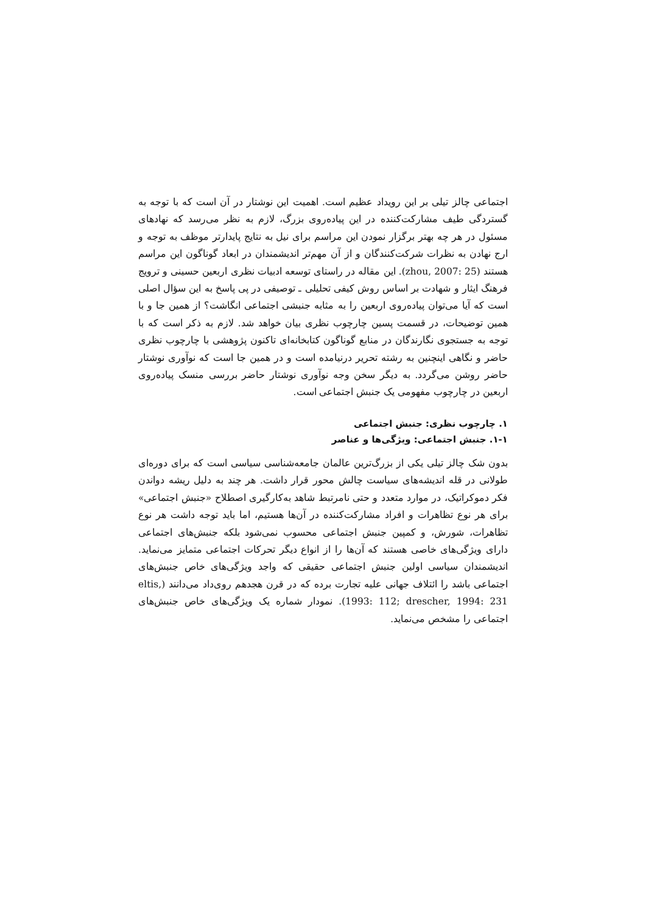اجتماعی چالز تیلی بر این رویداد عظیم است. اهمیت این نوشتار در آن است که با توجه به گستردگی طیف مشارکت‌کننده در این پیاده‌روی بزرگ، لازم به نظر می‌رسد که نهادهای مسئول در هر چه بهتر برگزار نمودن این مراسم برای نیل به نتایج پایدارتر موظف به توجه و ارج نهادن به نظرات شرکت‌کنندگان و از آن مهم‌تر اندیشمندان در ابعاد گوناگون این مراسم هستند (zhou, 2007: 25). این مقاله در راستای توسعه ادبیات نظری اربعین حسینی و ترویج فرهنگ ایثار و شهادت بر اساس روش کیفی تحلیلی ـ توصیفی در پی پاسخ به این سؤال اصلی است که آیا می‌توان پیاده‌روی اربعین را به مثابه جنبشی اجتماعی انگاشت؟ از همین جا و با همین توضیحات، در قسمت پسین چارچوب نظری بیان خواهد شد. لازم به ذکر است که با توجه به جستجوی نگارندگان در منابع گوناگون کتابخانه‌ای تاکنون پژوهشی با چارچوب نظری حاضر و نگاهی اینچنین به رشته تحریر درنیامده است و در همین جا است که نوآوری نوشتار حاضر روشن می‌گردد. به دیگر سخن وجه نوآوری نوشتار حاضر بررسی منسک پیاده‌روی اربعین در چارچوب مفهومی یک جنبش اجتماعی است.
۱. چارچوب نظری: جنبش اجتماعی
۱-۱. جنبش اجتماعی: ویژگی‌ها و عناصر
بدون شک چالز تیلی یکی از بزرگ‌ترین عالمان جامعه‌شناسی سیاسی است که برای دوره‌ای طولانی در قله اندیشه‌های سیاست چالش محور قرار داشت. هر چند به دلیل ریشه دواندن فکر دموکراتیک، در موارد متعدد و حتی نامرتبط شاهد به‌کارگیری اصطلاح «جنبش اجتماعی» برای هر نوع تظاهرات و افراد مشارکت‌کننده در آن‌ها هستیم، اما باید توجه داشت هر نوع تظاهرات، شورش، و کمپین جنبش اجتماعی محسوب نمی‌شود بلکه جنبش‌های اجتماعی دارای ویژگی‌های خاصی هستند که آن‌ها را از انواع دیگر تحرکات اجتماعی متمایز می‌نماید. اندیشمندان سیاسی اولین جنبش اجتماعی حقیقی که واجد ویژگی‌های خاص جنبش‌های اجتماعی باشد را ائتلاف جهانی علیه تجارت برده که در قرن هجدهم روی‌داد می‌دانند (eltis, 1993: 112; drescher, 1994: 231). نمودار شماره یک ویژگی‌های خاص جنبش‌های اجتماعی را مشخص می‌نماید.